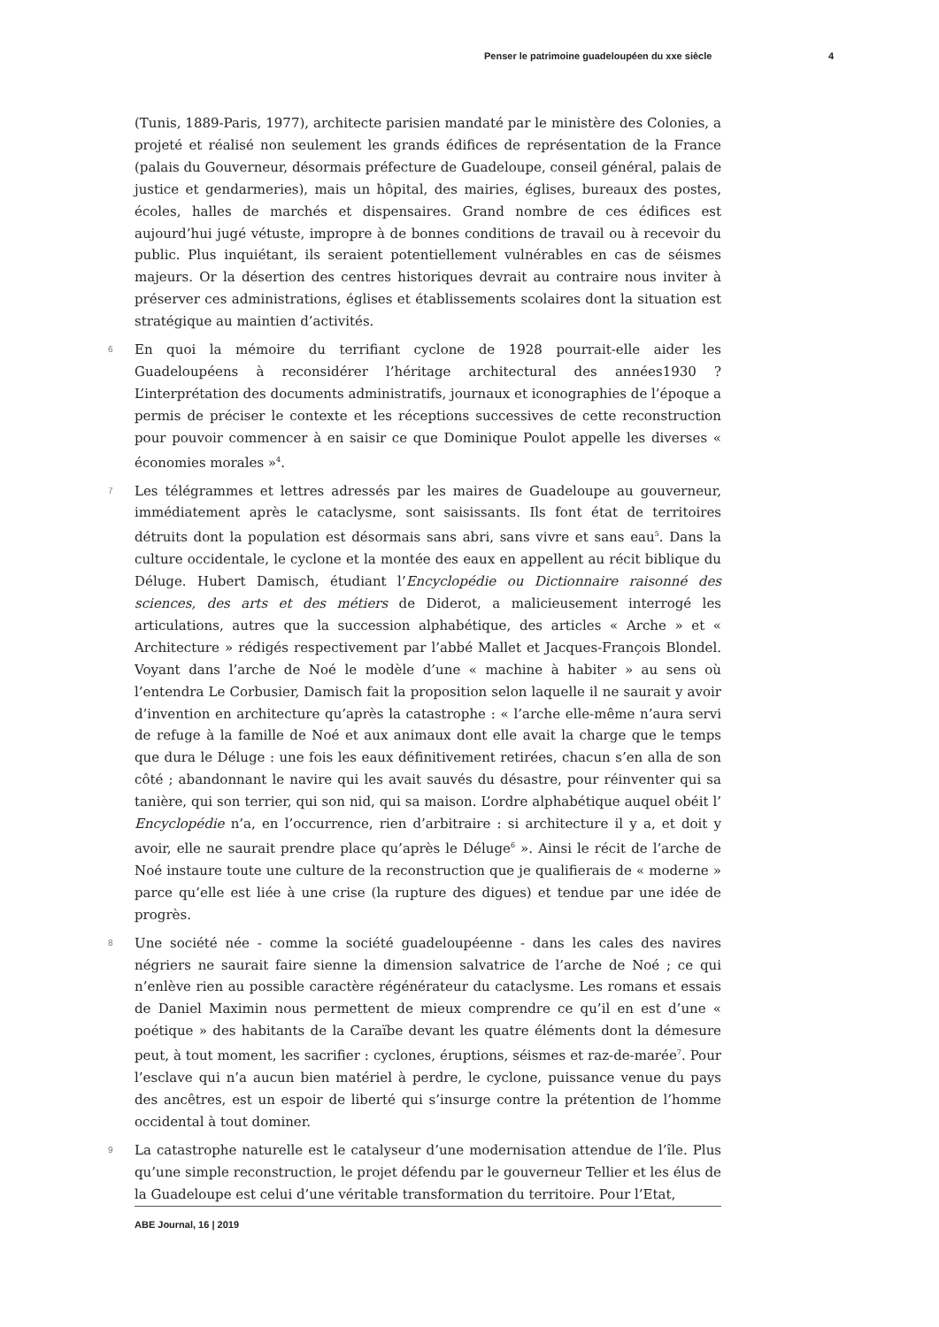Penser le patrimoine guadeloupéen du xxe siècle 4
(Tunis, 1889-Paris, 1977), architecte parisien mandaté par le ministère des Colonies, a projeté et réalisé non seulement les grands édifices de représentation de la France (palais du Gouverneur, désormais préfecture de Guadeloupe, conseil général, palais de justice et gendarmeries), mais un hôpital, des mairies, églises, bureaux des postes, écoles, halles de marchés et dispensaires. Grand nombre de ces édifices est aujourd’hui jugé vétuste, impropre à de bonnes conditions de travail ou à recevoir du public. Plus inquiétant, ils seraient potentiellement vulnérables en cas de séismes majeurs. Or la désertion des centres historiques devrait au contraire nous inviter à préserver ces administrations, églises et établissements scolaires dont la situation est stratégique au maintien d’activités.
6 En quoi la mémoire du terrifiant cyclone de 1928 pourrait-elle aider les Guadeloupéens à reconsidérer l’héritage architectural des années1930 ? L’interprétation des documents administratifs, journaux et iconographies de l’époque a permis de préciser le contexte et les réceptions successives de cette reconstruction pour pouvoir commencer à en saisir ce que Dominique Poulot appelle les diverses « économies morales »<sup>4</sup>.
7 Les télégrammes et lettres adressés par les maires de Guadeloupe au gouverneur, immédiatement après le cataclysme, sont saisissants. Ils font état de territoires détruits dont la population est désormais sans abri, sans vivre et sans eau<sup>5</sup>. Dans la culture occidentale, le cyclone et la montée des eaux en appellent au récit biblique du Déluge. Hubert Damisch, étudiant l’Encyclopédie ou Dictionnaire raisonné des sciences, des arts et des métiers de Diderot, a malicieusement interrogé les articulations, autres que la succession alphabétique, des articles « Arche » et « Architecture » rédigés respectivement par l’abbé Mallet et Jacques-François Blondel. Voyant dans l’arche de Noé le modèle d’une « machine à habiter » au sens où l’entendra Le Corbusier, Damisch fait la proposition selon laquelle il ne saurait y avoir d’invention en architecture qu’après la catastrophe : « l’arche elle-même n’aura servi de refuge à la famille de Noé et aux animaux dont elle avait la charge que le temps que dura le Déluge : une fois les eaux définitivement retirées, chacun s’en alla de son côté ; abandonnant le navire qui les avait sauvés du désastre, pour réinventer qui sa tanière, qui son terrier, qui son nid, qui sa maison. L’ordre alphabétique auquel obéit l’ Encyclopédie n’a, en l’occurrence, rien d’arbitraire : si architecture il y a, et doit y avoir, elle ne saurait prendre place qu’après le Déluge<sup>6</sup> ». Ainsi le récit de l’arche de Noé instaure toute une culture de la reconstruction que je qualifierais de « moderne » parce qu’elle est liée à une crise (la rupture des digues) et tendue par une idée de progrès.
8 Une société née - comme la société guadeloupéenne - dans les cales des navires négriers ne saurait faire sienne la dimension salvatrice de l’arche de Noé ; ce qui n’enlève rien au possible caractère régénérateur du cataclysme. Les romans et essais de Daniel Maximin nous permettent de mieux comprendre ce qu’il en est d’une « poétique » des habitants de la Caraïbe devant les quatre éléments dont la démesure peut, à tout moment, les sacrifier : cyclones, éruptions, séismes et raz-de-marée<sup>7</sup>. Pour l’esclave qui n’a aucun bien matériel à perdre, le cyclone, puissance venue du pays des ancêtres, est un espoir de liberté qui s’insurge contre la prétention de l’homme occidental à tout dominer.
9 La catastrophe naturelle est le catalyseur d’une modernisation attendue de l’île. Plus qu’une simple reconstruction, le projet défendu par le gouverneur Tellier et les élus de la Guadeloupe est celui d’une véritable transformation du territoire. Pour l’Etat,
ABE Journal, 16 | 2019